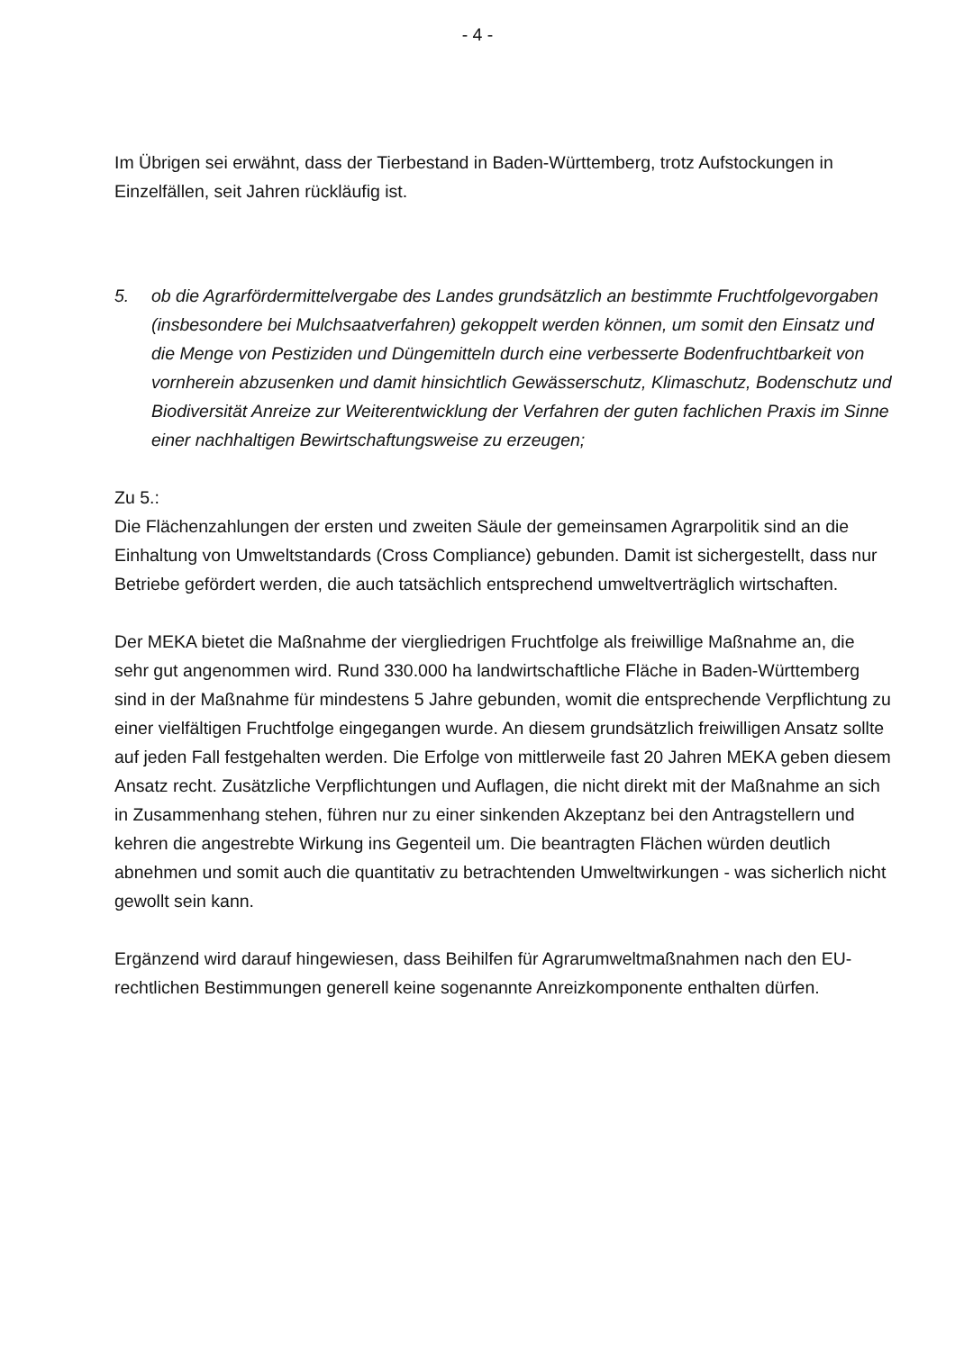- 4 -
Im Übrigen sei erwähnt, dass der Tierbestand in Baden-Württemberg, trotz Aufstockungen in Einzelfällen, seit Jahren rückläufig ist.
5. ob die Agrarfördermittelvergabe des Landes grundsätzlich an bestimmte Fruchtfolge­vorgaben (insbesondere bei Mulchsaatverfahren) gekoppelt werden können, um somit den Einsatz und die Menge von Pestiziden und Düngemitteln durch eine verbesserte Bodenfruchtbarkeit von vornherein abzusenken und damit hinsichtlich Gewässer­schutz, Klimaschutz, Bodenschutz und Biodiversität Anreize zur Weiterentwicklung der Verfahren der guten fachlichen Praxis im Sinne einer nachhaltigen Bewirtschaf­tungsweise zu erzeugen;
Zu 5.:
Die Flächenzahlungen der ersten und zweiten Säule der gemeinsamen Agrarpolitik sind an die Einhaltung von Umweltstandards (Cross Compliance) gebunden. Damit ist sicher­gestellt, dass nur Betriebe gefördert werden, die auch tatsächlich entsprechend umwelt­verträglich wirtschaften.
Der MEKA bietet die Maßnahme der viergliedrigen Fruchtfolge als freiwillige Maßnahme an, die sehr gut angenommen wird. Rund 330.000 ha landwirtschaftliche Fläche in Baden-Württemberg sind in der Maßnahme für mindestens 5 Jahre gebunden, womit die entspre­chende Verpflichtung zu einer vielfältigen Fruchtfolge eingegangen wurde. An diesem grundsätzlich freiwilligen Ansatz sollte auf jeden Fall festgehalten werden. Die Erfolge von mittlerweile fast 20 Jahren MEKA geben diesem Ansatz recht. Zusätzliche Verpflichtungen und Auflagen, die nicht direkt mit der Maßnahme an sich in Zusammenhang stehen, füh­ren nur zu einer sinkenden Akzeptanz bei den Antragstellern und kehren die angestrebte Wirkung ins Gegenteil um. Die beantragten Flächen würden deutlich abnehmen und somit auch die quantitativ zu betrachtenden Umweltwirkungen - was sicherlich nicht gewollt sein kann.
Ergänzend wird darauf hingewiesen, dass Beihilfen für Agrarumweltmaßnahmen nach den EU-rechtlichen Bestimmungen generell keine sogenannte Anreizkomponente enthalten dürfen.